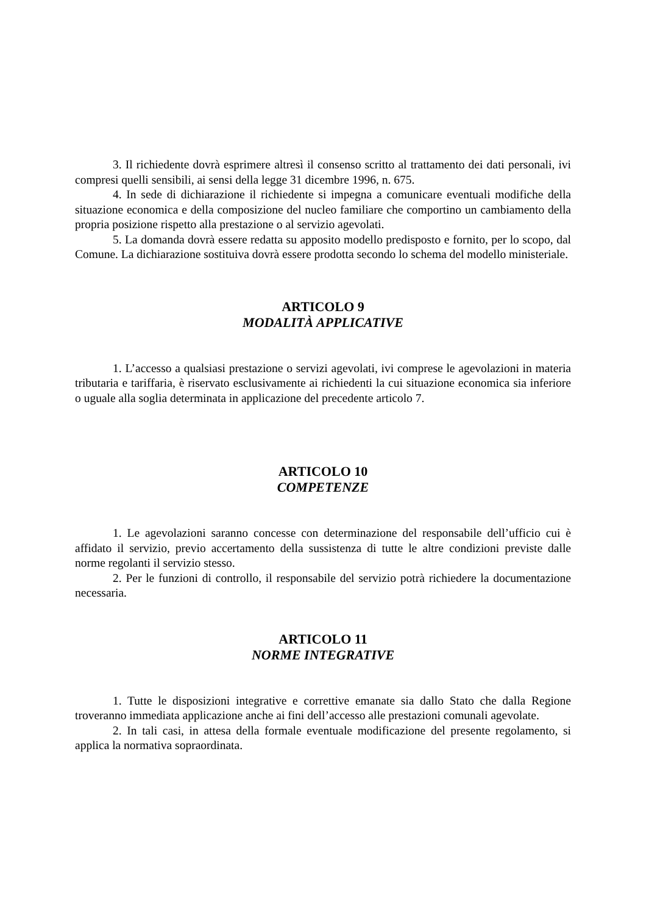3. Il richiedente dovrà esprimere altresì il consenso scritto al trattamento dei dati personali, ivi compresi quelli sensibili, ai sensi della legge 31 dicembre 1996, n. 675.
4. In sede di dichiarazione il richiedente si impegna a comunicare eventuali modifiche della situazione economica e della composizione del nucleo familiare che comportino un cambiamento della propria posizione rispetto alla prestazione o al servizio agevolati.
5. La domanda dovrà essere redatta su apposito modello predisposto e fornito, per lo scopo, dal Comune. La dichiarazione sostituiva dovrà essere prodotta secondo lo schema del modello ministeriale.
ARTICOLO 9
MODALITÀ APPLICATIVE
1. L’accesso a qualsiasi prestazione o servizi agevolati, ivi comprese le agevolazioni in materia tributaria e tariffaria, è riservato esclusivamente ai richiedenti la cui situazione economica sia inferiore o uguale alla soglia determinata in applicazione del precedente articolo 7.
ARTICOLO 10
COMPETENZE
1. Le agevolazioni saranno concesse con determinazione del responsabile dell’ufficio cui è affidato il servizio, previo accertamento della sussistenza di tutte le altre condizioni previste dalle norme regolanti il servizio stesso.
2. Per le funzioni di controllo, il responsabile del servizio potrà richiedere la documentazione necessaria.
ARTICOLO 11
NORME INTEGRATIVE
1. Tutte le disposizioni integrative e correttive emanate sia dallo Stato che dalla Regione troveranno immediata applicazione anche ai fini dell’accesso alle prestazioni comunali agevolate.
2. In tali casi, in attesa della formale eventuale modificazione del presente regolamento, si applica la normativa sopraordinata.